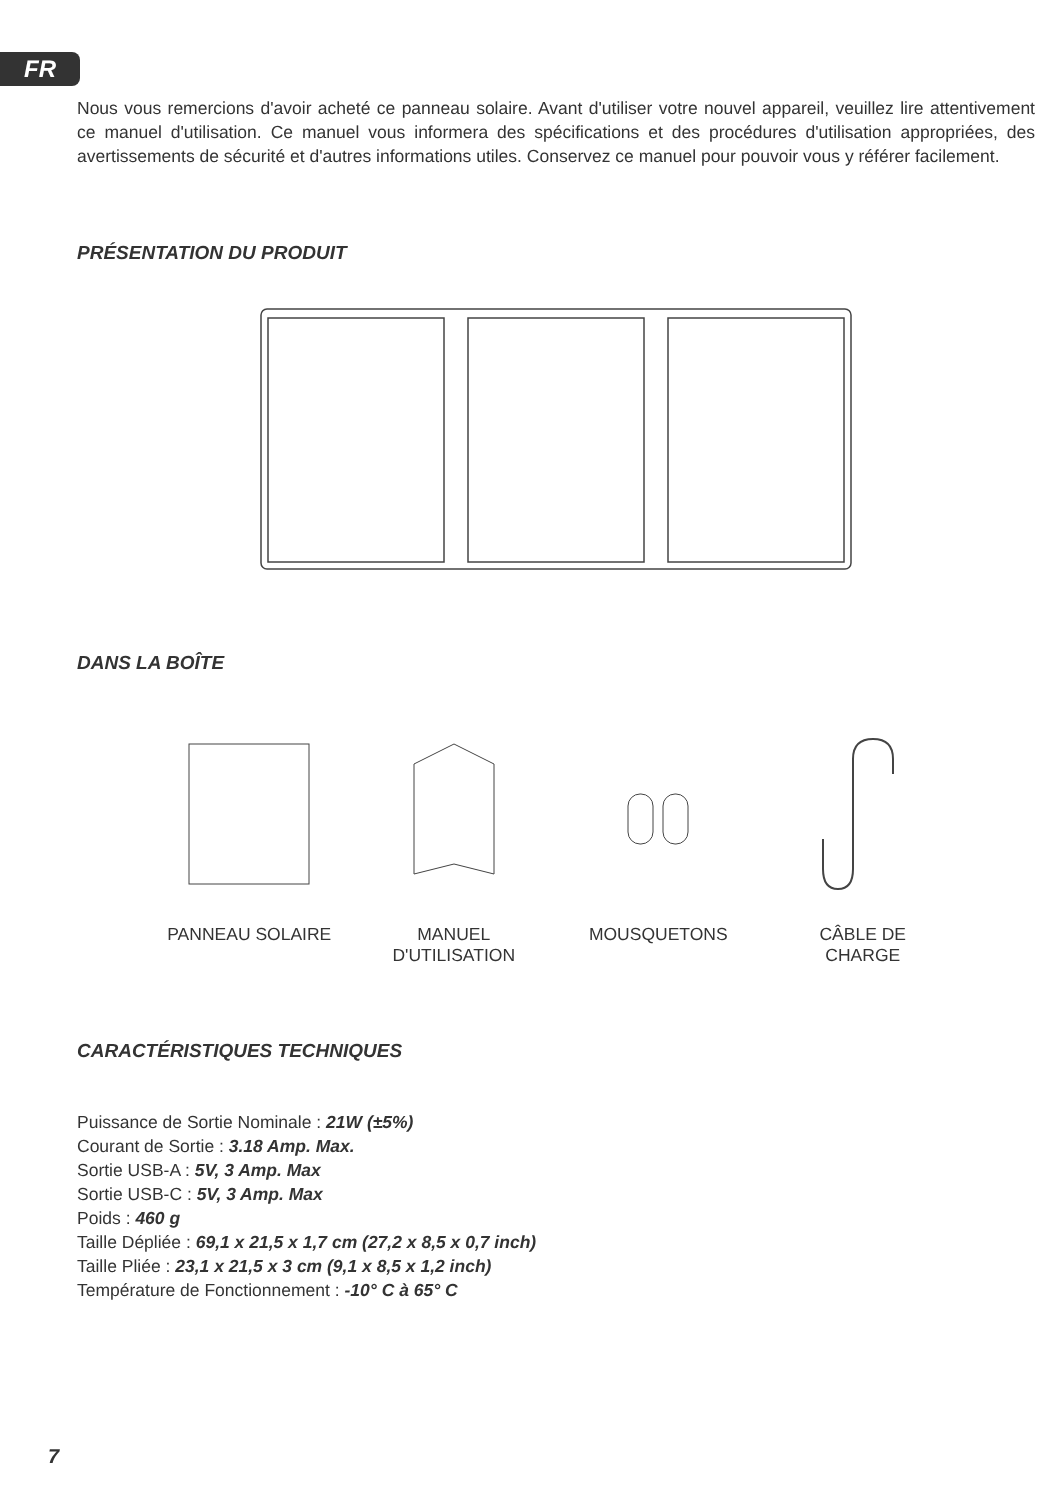FR
Nous vous remercions d'avoir acheté ce panneau solaire. Avant d'utiliser votre nouvel appareil, veuillez lire attentivement ce manuel d'utilisation. Ce manuel vous informera des spécifications et des procédures d'utilisation appropriées, des avertissements de sécurité et d'autres informations utiles. Conservez ce manuel pour pouvoir vous y référer facilement.
PRÉSENTATION DU PRODUIT
DANS LA BOÎTE
PANNEAU SOLAIRE MANUEL
D'UTILISATION
MOUSQUETONS CÂBLE DE
CHARGE
CARACTÉRISTIQUES TECHNIQUES
Puissance de Sortie Nominale : 21W (±5%)
Courant de Sortie : 3.18 Amp. Max.
Sortie USB-A : 5V, 3 Amp. Max
Sortie USB-C : 5V, 3 Amp. Max
Poids : 460 g
Taille Dépliée : 69,1 x 21,5 x 1,7 cm (27,2 x 8,5 x 0,7 inch)
Taille Pliée : 23,1 x 21,5 x 3 cm (9,1 x 8,5 x 1,2 inch)
Température de Fonctionnement : -10° C à 65° C
7